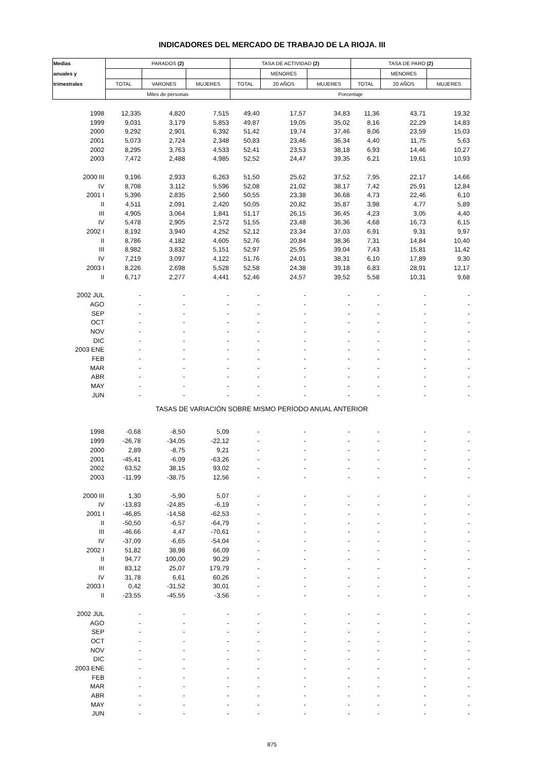INDICADORES DEL MERCADO DE TRABAJO DE LA RIOJA. III
| Medias | PARADOS (2) | | | TASA DE ACTIVIDAD (2) | | | TASA DE PARO (2) | | |
| --- | --- | --- | --- | --- | --- | --- | --- | --- | --- |
| anuales y | | | | | MENORES | | | MENORES | |
| trimestrales | TOTAL | VARONES | MUJERES | TOTAL | 20 AÑOS | MUJERES | TOTAL | 20 AÑOS | MUJERES |
| | Miles de personas | | | Porcentaje | | | | | |
| 1998 | 12,335 | 4,820 | 7,515 | 49,40 | 17,57 | 34,83 | 11,36 | 43,71 | 19,32 |
| 1999 | 9,031 | 3,179 | 5,853 | 49,87 | 19,05 | 35,02 | 8,16 | 22,29 | 14,83 |
| 2000 | 9,292 | 2,901 | 6,392 | 51,42 | 19,74 | 37,46 | 8,06 | 23,59 | 15,03 |
| 2001 | 5,073 | 2,724 | 2,348 | 50,83 | 23,46 | 36,34 | 4,40 | 11,75 | 5,63 |
| 2002 | 8,295 | 3,763 | 4,533 | 52,41 | 23,53 | 38,18 | 6,93 | 14,46 | 10,27 |
| 2003 | 7,472 | 2,488 | 4,985 | 52,52 | 24,47 | 39,35 | 6,21 | 19,61 | 10,93 |
| 2000 III | 9,196 | 2,933 | 6,263 | 51,50 | 25,62 | 37,52 | 7,95 | 22,17 | 14,66 |
| IV | 8,708 | 3,112 | 5,596 | 52,08 | 21,02 | 38,17 | 7,42 | 25,91 | 12,84 |
| 2001 I | 5,396 | 2,835 | 2,560 | 50,55 | 23,38 | 36,68 | 4,73 | 22,46 | 6,10 |
| II | 4,511 | 2,091 | 2,420 | 50,05 | 20,82 | 35,87 | 3,98 | 4,77 | 5,89 |
| III | 4,905 | 3,064 | 1,841 | 51,17 | 26,15 | 36,45 | 4,23 | 3,05 | 4,40 |
| IV | 5,478 | 2,905 | 2,572 | 51,55 | 23,48 | 36,36 | 4,68 | 16,73 | 6,15 |
| 2002 I | 8,192 | 3,940 | 4,252 | 52,12 | 23,34 | 37,03 | 6,91 | 9,31 | 9,97 |
| II | 8,786 | 4,182 | 4,605 | 52,76 | 20,84 | 38,36 | 7,31 | 14,84 | 10,40 |
| III | 8,982 | 3,832 | 5,151 | 52,97 | 25,95 | 39,04 | 7,43 | 15,81 | 11,42 |
| IV | 7,219 | 3,097 | 4,122 | 51,76 | 24,01 | 38,31 | 6,10 | 17,89 | 9,30 |
| 2003 I | 8,226 | 2,698 | 5,528 | 52,58 | 24,38 | 39,18 | 6,83 | 28,91 | 12,17 |
| II | 6,717 | 2,277 | 4,441 | 52,46 | 24,57 | 39,52 | 5,58 | 10,31 | 9,68 |
| 2002 JUL | - | - | - | - | - | - | - | - | - |
| AGO | - | - | - | - | - | - | - | - | - |
| SEP | - | - | - | - | - | - | - | - | - |
| OCT | - | - | - | - | - | - | - | - | - |
| NOV | - | - | - | - | - | - | - | - | - |
| DIC | - | - | - | - | - | - | - | - | - |
| 2003 ENE | - | - | - | - | - | - | - | - | - |
| FEB | - | - | - | - | - | - | - | - | - |
| MAR | - | - | - | - | - | - | - | - | - |
| ABR | - | - | - | - | - | - | - | - | - |
| MAY | - | - | - | - | - | - | - | - | - |
| JUN | - | - | - | - | - | - | - | - | - |
| TASAS DE VARIACIÓN SOBRE MISMO PERÍODO ANUAL ANTERIOR | | | | | | | | | |
| 1998 | -0,68 | -8,50 | 5,09 | - | - | - | - | - | - |
| 1999 | -26,78 | -34,05 | -22,12 | - | - | - | - | - | - |
| 2000 | 2,89 | -8,75 | 9,21 | - | - | - | - | - | - |
| 2001 | -45,41 | -6,09 | -63,26 | - | - | - | - | - | - |
| 2002 | 63,52 | 38,15 | 93,02 | - | - | - | - | - | - |
| 2003 | -11,99 | -38,75 | 12,56 | - | - | - | - | - | - |
| 2000 III | 1,30 | -5,90 | 5,07 | - | - | - | - | - | - |
| IV | -13,83 | -24,85 | -6,19 | - | - | - | - | - | - |
| 2001 I | -46,85 | -14,58 | -62,53 | - | - | - | - | - | - |
| II | -50,50 | -6,57 | -64,79 | - | - | - | - | - | - |
| III | -46,66 | 4,47 | -70,61 | - | - | - | - | - | - |
| IV | -37,09 | -6,65 | -54,04 | - | - | - | - | - | - |
| 2002 I | 51,82 | 38,98 | 66,09 | - | - | - | - | - | - |
| II | 94,77 | 100,00 | 90,29 | - | - | - | - | - | - |
| III | 83,12 | 25,07 | 179,79 | - | - | - | - | - | - |
| IV | 31,78 | 6,61 | 60,26 | - | - | - | - | - | - |
| 2003 I | 0,42 | -31,52 | 30,01 | - | - | - | - | - | - |
| II | -23,55 | -45,55 | -3,56 | - | - | - | - | - | - |
| 2002 JUL | - | - | - | - | - | - | - | - | - |
| AGO | - | - | - | - | - | - | - | - | - |
| SEP | - | - | - | - | - | - | - | - | - |
| OCT | - | - | - | - | - | - | - | - | - |
| NOV | - | - | - | - | - | - | - | - | - |
| DIC | - | - | - | - | - | - | - | - | - |
| 2003 ENE | - | - | - | - | - | - | - | - | - |
| FEB | - | - | - | - | - | - | - | - | - |
| MAR | - | - | - | - | - | - | - | - | - |
| ABR | - | - | - | - | - | - | - | - | - |
| MAY | - | - | - | - | - | - | - | - | - |
| JUN | - | - | - | - | - | - | - | - | - |
875